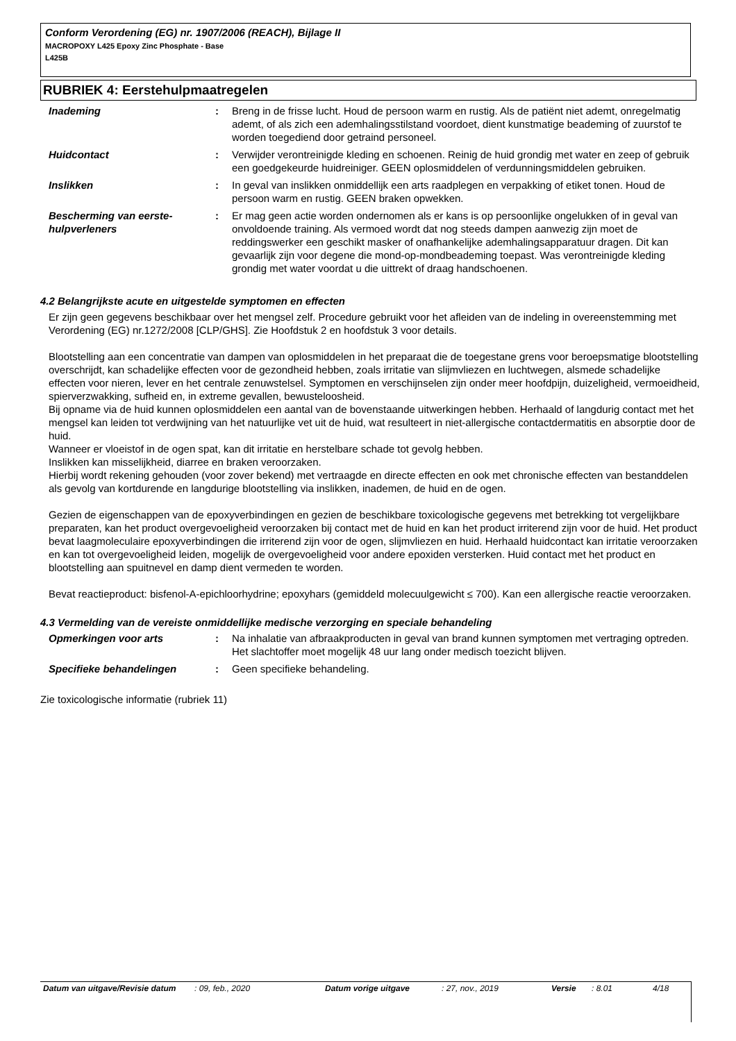Conform Verordening (EG) nr. 1907/2006 (REACH), Bijlage II
MACROPOXY L425 Epoxy Zinc Phosphate - Base
L425B
RUBRIEK 4: Eerstehulpmaatregelen
| Inademing | : | Breng in de frisse lucht. Houd de persoon warm en rustig. Als de patiënt niet ademt, onregelmatig ademt, of als zich een ademhalingsstilstand voordoet, dient kunstmatige beademing of zuurstof te worden toegediend door getraind personeel. |
| Huidcontact | : | Verwijder verontreinigde kleding en schoenen. Reinig de huid grondig met water en zeep of gebruik een goedgekeurde huidreiniger. GEEN oplosmiddelen of verdunningsmiddelen gebruiken. |
| Inslikken | : | In geval van inslikken onmiddellijk een arts raadplegen en verpakking of etiket tonen. Houd de persoon warm en rustig. GEEN braken opwekken. |
| Bescherming van eerste-hulpverleners | : | Er mag geen actie worden ondernomen als er kans is op persoonlijke ongelukken of in geval van onvoldoende training. Als vermoed wordt dat nog steeds dampen aanwezig zijn moet de reddingswerker een geschikt masker of onafhankelijke ademhalingsapparatuur dragen. Dit kan gevaarlijk zijn voor degene die mond-op-mondbeademing toepast. Was verontreinigde kleding grondig met water voordat u die uittrekt of draag handschoenen. |
4.2 Belangrijkste acute en uitgestelde symptomen en effecten
Er zijn geen gegevens beschikbaar over het mengsel zelf. Procedure gebruikt voor het afleiden van de indeling in overeenstemming met Verordening (EG) nr.1272/2008 [CLP/GHS]. Zie Hoofdstuk 2 en hoofdstuk 3 voor details.
Blootstelling aan een concentratie van dampen van oplosmiddelen in het preparaat die de toegestane grens voor beroepsmatige blootstelling overschrijdt, kan schadelijke effecten voor de gezondheid hebben, zoals irritatie van slijmvliezen en luchtwegen, alsmede schadelijke effecten voor nieren, lever en het centrale zenuwstelsel. Symptomen en verschijnselen zijn onder meer hoofdpijn, duizeligheid, vermoeidheid, spierverzwakking, sufheid en, in extreme gevallen, bewusteloosheid.
Bij opname via de huid kunnen oplosmiddelen een aantal van de bovenstaande uitwerkingen hebben. Herhaald of langdurig contact met het mengsel kan leiden tot verdwijning van het natuurlijke vet uit de huid, wat resulteert in niet-allergische contactdermatitis en absorptie door de huid.
Wanneer er vloeistof in de ogen spat, kan dit irritatie en herstelbare schade tot gevolg hebben.
Inslikken kan misselijkheid, diarree en braken veroorzaken.
Hierbij wordt rekening gehouden (voor zover bekend) met vertraagde en directe effecten en ook met chronische effecten van bestanddelen als gevolg van kortdurende en langdurige blootstelling via inslikken, inademen, de huid en de ogen.
Gezien de eigenschappen van de epoxyverbindingen en gezien de beschikbare toxicologische gegevens met betrekking tot vergelijkbare preparaten, kan het product overgevoeligheid veroorzaken bij contact met de huid en kan het product irriterend zijn voor de huid. Het product bevat laagmoleculaire epoxyverbindingen die irriterend zijn voor de ogen, slijmvliezen en huid. Herhaald huidcontact kan irritatie veroorzaken en kan tot overgevoeligheid leiden, mogelijk de overgevoeligheid voor andere epoxiden versterken. Huid contact met het product en blootstelling aan spuitnevel en damp dient vermeden te worden.
Bevat reactieproduct: bisfenol-A-epichloorhydrine; epoxyhars (gemiddeld molecuulgewicht ≤ 700). Kan een allergische reactie veroorzaken.
4.3 Vermelding van de vereiste onmiddellijke medische verzorging en speciale behandeling
| Opmerkingen voor arts | : | Na inhalatie van afbraakproducten in geval van brand kunnen symptomen met vertraging optreden. Het slachtoffer moet mogelijk 48 uur lang onder medisch toezicht blijven. |
| Specifieke behandelingen | : | Geen specifieke behandeling. |
Zie toxicologische informatie (rubriek 11)
| Datum van uitgave/Revisie datum | : 09, feb., 2020 | Datum vorige uitgave | : 27, nov., 2019 | Versie | : 8.01 | 4/18 |